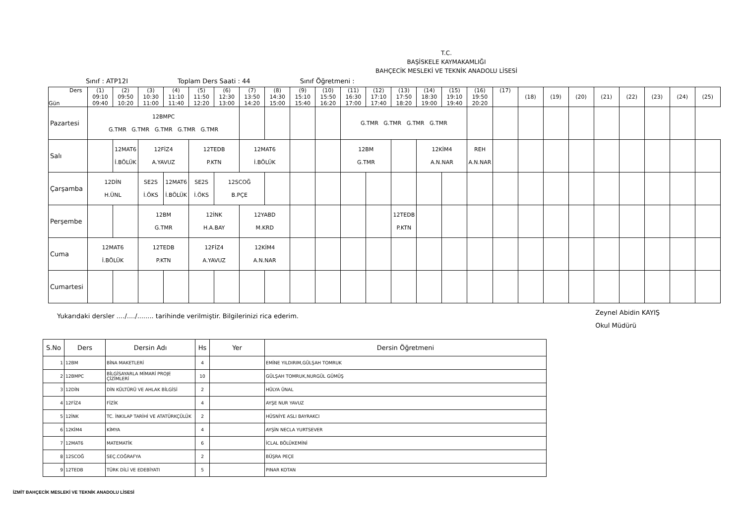T.C.
BAŞİSKELE KAYMAKAMLIĞI
BAHÇECİK MESLEKİ VE TEKNİK ANADOLU LİSESİ
Sınıf : ATP12I Toplam Ders Saati : 44 Sınıf Öğretmeni :
| Ders Gün | (1) 09:10 09:40 | (2) 09:50 10:20 | (3) 10:30 11:00 | (4) 11:10 11:40 | (5) 11:50 12:20 | (6) 12:30 13:00 | (7) 13:50 14:20 | (8) 14:30 15:00 | (9) 15:10 15:40 | (10) 15:50 16:20 | (11) 16:30 17:00 | (12) 17:10 17:40 | (13) 17:50 18:20 | (14) 18:30 19:00 | (15) 19:10 19:40 | (16) 19:50 20:20 | (17) | (18) | (19) | (20) | (21) | (22) | (23) | (24) | (25) |
| --- | --- | --- | --- | --- | --- | --- | --- | --- | --- | --- | --- | --- | --- | --- | --- | --- | --- | --- | --- | --- | --- | --- | --- | --- | --- |
| Pazartesi | 12BMPC G.TMR G.TMR G.TMR G.TMR G.TMR | | | | | | | | | | G.TMR G.TMR G.TMR G.TMR | | | | | | | | | | | | | | |
| Salı | | 12MAT6 İ.BÖLÜK | 12FİZ4 A.YAVUZ | | 12TEDB P.KTN | | 12MAT6 İ.BÖLÜK | | | | 12BM G.TMR | | | 12KİM4 A.N.NAR | | REH A.N.NAR | | | | | | | | | |
| Çarşamba | 12DİN H.ÜNL | | SE2S İ.ÖKS | 12MAT6 İ.BÖLÜK | SE2S İ.ÖKS | 12SCOĞ B.PÇE | | | | | | | | | | | | | | | | | | | |
| Perşembe | | | 12BM G.TMR | | 12İNK H.A.BAY | | 12YABD M.KRD | | | | | | 12TEDB P.KTN | | | | | | | | | | | | |
| Cuma | 12MAT6 İ.BÖLÜK | | 12TEDB P.KTN | | 12FİZ4 A.YAVUZ | | 12KİM4 A.N.NAR | | | | | | | | | | | | | | | | | | |
| Cumartesi | | | | | | | | | | | | | | | | | | | | | | | | | |
Yukarıdaki dersler ..../..../........ tarihinde verilmiştir. Bilgilerinizi rica ederim. Zeynel Abidin KAYIŞ
Okul Müdürü
| S.No | Ders | Dersin Adı | Hs | Yer | Dersin Öğretmeni |
| --- | --- | --- | --- | --- | --- |
| 1 | 12BM | BİNA MAKETLERİ | 4 | | EMİNE YILDIRIM,GÜLŞAH TOMRUK |
| 2 | 12BMPC | BİLGİSAYARLA MİMARİ PROJE ÇİZİMLERİ | 10 | | GÜLŞAH TOMRUK,NURGÜL GÜMÜŞ |
| 3 | 12DİN | DİN KÜLTÜRÜ VE AHLAK BİLGİSİ | 2 | | HÜLYA ÜNAL |
| 4 | 12FİZ4 | FİZİK | 4 | | AYŞE NUR YAVUZ |
| 5 | 12İNK | TC. İNKILAP TARİHİ VE ATATÜRKÇÜLÜK | 2 | | HÜSNİYE ASLI BAYRAKCI |
| 6 | 12KİM4 | KİMYA | 4 | | AYŞİN NECLA YURTSEVER |
| 7 | 12MAT6 | MATEMATİK | 6 | | İCLAL BÖLÜKEMİNİ |
| 8 | 12SCOĞ | SEÇ.COĞRAFYA | 2 | | BÜŞRA PEÇE |
| 9 | 12TEDB | TÜRK DİLİ VE EDEBİYATI | 5 | | PINAR KOTAN |
İZMİT BAHÇECİK MESLEKİ VE TEKNİK ANADOLU LİSESİ